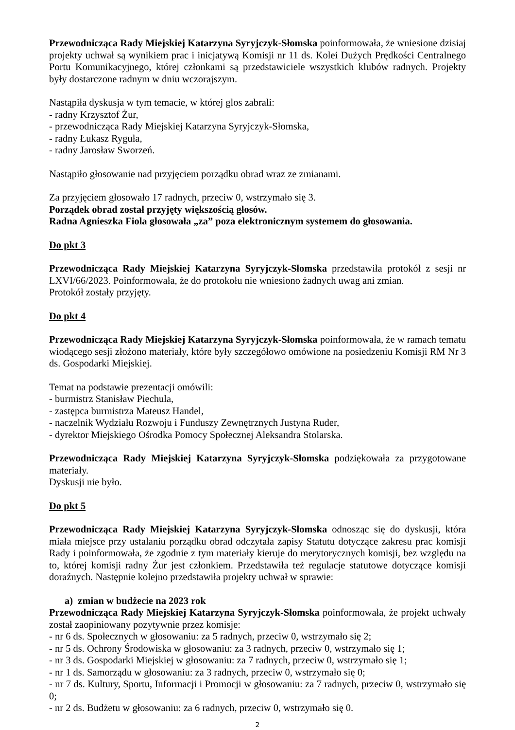Przewodnicząca Rady Miejskiej Katarzyna Syryjczyk-Słomska poinformowała, że wniesione dzisiaj projekty uchwał są wynikiem prac i inicjatywą Komisji nr 11 ds. Kolei Dużych Prędkości Centralnego Portu Komunikacyjnego, której członkami są przedstawiciele wszystkich klubów radnych. Projekty były dostarczone radnym w dniu wczorajszym.
Nastąpiła dyskusja w tym temacie, w której glos zabrali:
- radny Krzysztof Żur,
- przewodnicząca Rady Miejskiej Katarzyna Syryjczyk-Słomska,
- radny Łukasz Ryguła,
- radny Jarosław Sworzeń.
Nastąpiło głosowanie nad przyjęciem porządku obrad wraz ze zmianami.
Za przyjęciem głosowało 17 radnych, przeciw 0, wstrzymało się 3.
Porządek obrad został przyjęty większością głosów.
Radna Agnieszka Fiola głosowała „za” poza elektronicznym systemem do głosowania.
Do pkt 3
Przewodnicząca Rady Miejskiej Katarzyna Syryjczyk-Słomska przedstawiła protokół z sesji nr LXVI/66/2023. Poinformowała, że do protokołu nie wniesiono żadnych uwag ani zmian.
Protokół zostały przyjęty.
Do pkt 4
Przewodnicząca Rady Miejskiej Katarzyna Syryjczyk-Słomska poinformowała, że w ramach tematu wiodącego sesji złożono materiały, które były szczegółowo omówione na posiedzeniu Komisji RM Nr 3 ds. Gospodarki Miejskiej.
Temat na podstawie prezentacji omówili:
- burmistrz Stanisław Piechula,
- zastępca burmistrza Mateusz Handel,
- naczelnik Wydziału Rozwoju i Funduszy Zewnętrznych Justyna Ruder,
- dyrektor Miejskiego Ośrodka Pomocy Społecznej Aleksandra Stolarska.
Przewodnicząca Rady Miejskiej Katarzyna Syryjczyk-Słomska podziękowała za przygotowane materiały.
Dyskusji nie było.
Do pkt 5
Przewodnicząca Rady Miejskiej Katarzyna Syryjczyk-Słomska odnosząc się do dyskusji, która miała miejsce przy ustalaniu porządku obrad odczytała zapisy Statutu dotyczące zakresu prac komisji Rady i poinformowała, że zgodnie z tym materiały kieruje do merytorycznych komisji, bez względu na to, której komisji radny Żur jest członkiem. Przedstawiła też regulacje statutowe dotyczące komisji doraźnych. Następnie kolejno przedstawiła projekty uchwał w sprawie:
a) zmian w budżecie na 2023 rok
Przewodnicząca Rady Miejskiej Katarzyna Syryjczyk-Słomska poinformowała, że projekt uchwały został zaopiniowany pozytywnie przez komisje:
- nr 6 ds. Społecznych w głosowaniu: za 5 radnych, przeciw 0, wstrzymało się 2;
- nr 5 ds. Ochrony Środowiska w głosowaniu: za 3 radnych, przeciw 0, wstrzymało się 1;
- nr 3 ds. Gospodarki Miejskiej w głosowaniu: za 7 radnych, przeciw 0, wstrzymało się 1;
- nr 1 ds. Samorządu w głosowaniu: za 3 radnych, przeciw 0, wstrzymało się 0;
- nr 7 ds. Kultury, Sportu, Informacji i Promocji w głosowaniu: za 7 radnych, przeciw 0, wstrzymało się 0;
- nr 2 ds. Budżetu w głosowaniu: za 6 radnych, przeciw 0, wstrzymało się 0.
2